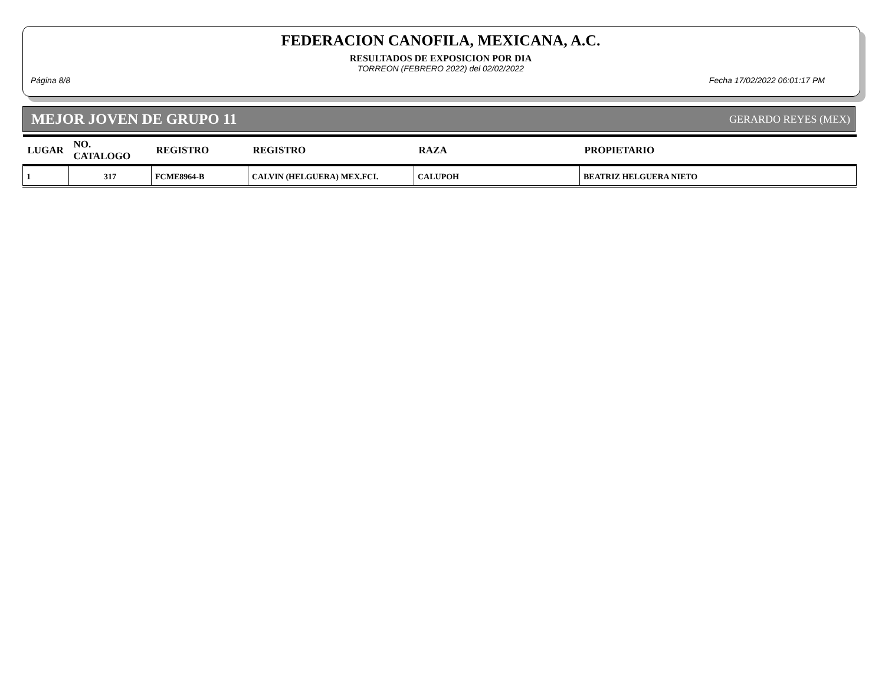FEDERACION CANOFILA, MEXICANA, A.C.
RESULTADOS DE EXPOSICION POR DIA
TORREON (FEBRERO 2022) del 02/02/2022
Página 8/8 Fecha 17/02/2022 06:01:17 PM
MEJOR JOVEN DE GRUPO 11 GERARDO REYES (MEX)
| LUGAR | NO. CATALOGO | REGISTRO | REGISTRO | RAZA | PROPIETARIO |
| --- | --- | --- | --- | --- | --- |
| 1 | 317 | FCME8964-B | CALVIN (HELGUERA) MEX.FCI. | CALUPOH | BEATRIZ HELGUERA NIETO |